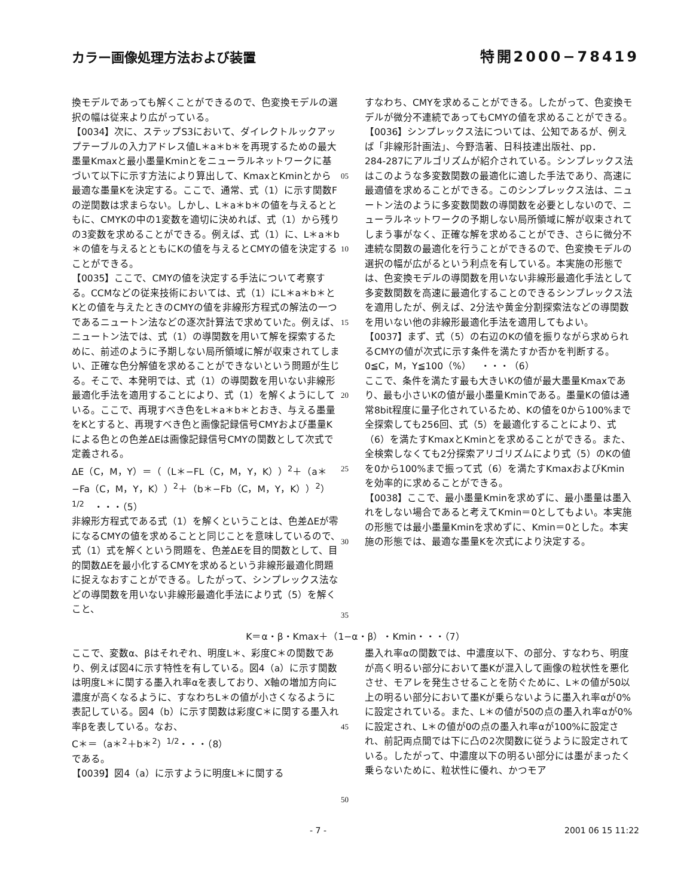カラー画像処理方法および装置 特開2000−78419
換モデルであっても解くことができるので、色変換モデルの選択の幅は従来より広がっている。
【0034】次に、ステップS3において、ダイレクトルックアップテーブルの入力アドレス値L＊a＊b＊を再現するための最大墨量Kmaxと最小墨量Kminとをニューラルネットワークに基づいて以下に示す方法により算出して、KmaxとKminとから最適な墨量Kを決定する。ここで、通常、式（1）に示す関数Fの逆関数は求まらない。しかし、L＊a＊b＊の値を与えるとともに、CMYKの中の1変数を適切に決めれば、式（1）から残りの3変数を求めることができる。例えば、式（1）に、L＊a＊b＊の値を与えるとともにKの値を与えるとCMYの値を決定することができる。
【0035】ここで、CMYの値を決定する手法について考察する。CCMなどの従来技術においては、式（1）にL＊a＊b＊とKとの値を与えたときのCMYの値を非線形方程式の解法の一つであるニュートン法などの逐次計算法で求めていた。例えば、ニュートン法では、式（1）の導関数を用いて解を探索するために、前述のように予期しない局所領域に解が収束されてしまい、正確な色分解値を求めることができないという問題が生じる。そこで、本発明では、式（1）の導関数を用いない非線形最適化手法を適用することにより、式（1）を解くようにしている。ここで、再現すべき色をL＊a＊b＊とおき、与える墨量をKとすると、再現すべき色と画像記録信号CMYおよび墨量Kによる色との色差ΔEは画像記録信号CMYの関数として次式で定義される。
ΔE（C，M，Y）＝（（L＊−FL（C，M，Y，K））<sup>2</sup>＋（a＊−Fa（C，M，Y，K））<sup>2</sup>＋（b＊−Fb（C，M，Y，K））<sup>2</sup>）<sup>1/2</sup>　・・・（5）
非線形方程式である式（1）を解くということは、色差ΔEが零になるCMYの値を求めることと同じことを意味しているので、式（1）式を解くという問題を、色差ΔEを目的関数として、目的関数ΔEを最小化するCMYを求めるという非線形最適化問題に捉えなおすことができる。したがって、シンプレックス法などの導関数を用いない非線形最適化手法により式（5）を解くこと、
05
10
15
20
25
30
35
すなわち、CMYを求めることができる。したがって、色変換モデルが微分不連続であってもCMYの値を求めることができる。
【0036】シンプレックス法については、公知であるが、例えば「非線形計画法」、今野浩著、日科技連出版社、pp．284‑287にアルゴリズムが紹介されている。シンプレックス法はこのような多変数関数の最適化に適した手法であり、高速に最適値を求めることができる。このシンプレックス法は、ニュートン法のように多変数関数の導関数を必要としないので、ニューラルネットワークの予期しない局所領域に解が収束されてしまう事がなく、正確な解を求めることができ、さらに微分不連続な関数の最適化を行うことができるので、色変換モデルの選択の幅が広がるという利点を有している。本実施の形態では、色変換モデルの導関数を用いない非線形最適化手法として多変数関数を高速に最適化することのできるシンプレックス法を適用したが、例えば、2分法や黄金分割探索法などの導関数を用いない他の非線形最適化手法を適用してもよい。
【0037】まず、式（5）の右辺のKの値を振りながら求められるCMYの値が次式に示す条件を満たすか否かを判断する。
0≦C，M，Y≦100（%）　・・・（6）
ここで、条件を満たす最も大きいKの値が最大墨量Kmaxであり、最も小さいKの値が最小墨量Kminである。墨量Kの値は通常8bit程度に量子化されているため、Kの値を0から100%まで全探索しても256回、式（5）を最適化することにより、式（6）を満たすKmaxとKminとを求めることができる。また、全検索しなくても2分探索アリゴリズムにより式（5）のKの値を0から100%まで振って式（6）を満たすKmaxおよびKminを効率的に求めることができる。
【0038】ここで、最小墨量Kminを求めずに、最小墨量は墨入れをしない場合であると考えてKmin＝0としてもよい。本実施の形態では最小墨量Kminを求めずに、Kmin＝0とした。本実施の形態では、最適な墨量Kを次式により決定する。
K＝α・β・Kmax＋（1−α・β）・Kmin・・・（7）
ここで、変数α、βはそれぞれ、明度L＊、彩度C＊の関数であり、例えば図4に示す特性を有している。図4（a）に示す関数は明度L＊に関する墨入れ率αを表しており、X軸の増加方向に濃度が高くなるように、すなわちL＊の値が小さくなるように表記している。図4（b）に示す関数は彩度C＊に関する墨入れ率βを表している。なお、
C＊＝（a＊<sup>2</sup>＋b＊<sup>2</sup>）<sup>1/2</sup>・・・（8）
である。
【0039】図4（a）に示すように明度L＊に関する
45
50
墨入れ率αの関数では、中濃度以下、の部分、すなわち、明度が高く明るい部分において墨Kが混入して画像の粒状性を悪化させ、モアレを発生させることを防ぐために、L＊の値が50以上の明るい部分において墨Kが乗らないように墨入れ率αが0%に設定されている。また、L＊の値が50の点の墨入れ率αが0%に設定され、L＊の値が0の点の墨入れ率αが100%に設定され、前記両点間では下に凸の2次関数に従うように設定されている。したがって、中濃度以下の明るい部分には墨がまったく乗らないために、粒状性に優れ、かつモア
- 7 - 2001 06 15 11:22